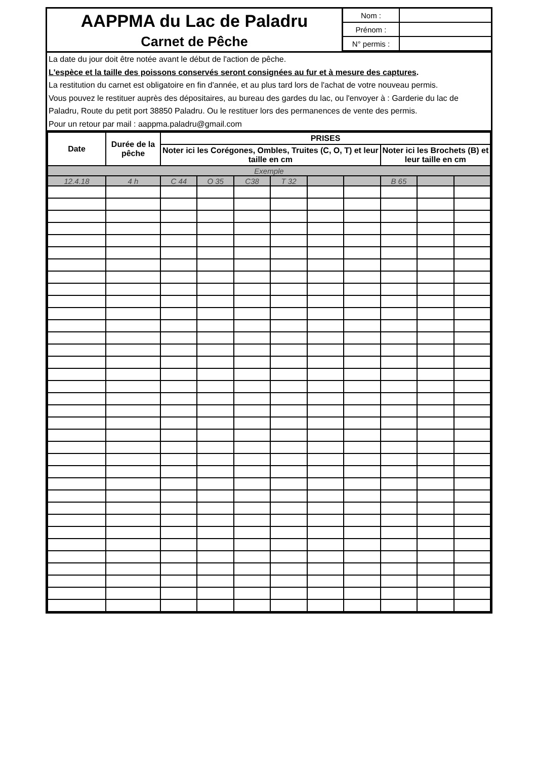AAPPMA du Lac de Paladru
Carnet de Pêche
| Nom : | |
| Prénom : | |
| N° permis : | |
La date du jour doit être notée avant le début de l'action de pêche.
L'espèce et la taille des poissons conservés seront consignées au fur et à mesure des captures.
La restitution du carnet est obligatoire en fin d'année, et au plus tard lors de l'achat de votre nouveau permis.
Vous pouvez le restituer auprès des dépositaires, au bureau des gardes du lac, ou l'envoyer à : Garderie du lac de Paladru, Route du petit port 38850 Paladru. Ou le restituer lors des permanences de vente des permis.
Pour un retour par mail : aappma.paladru@gmail.com
| Date | Durée de la pêche | PRISES | | | | | | | | |
| --- | --- | --- | --- | --- | --- | --- | --- | --- | --- | --- |
| | | Noter ici les Corégones, Ombles, Truites (C, O, T) et leur taille en cm | | | | | | Noter ici les Brochets (B) et leur taille en cm | | |
| Exemple | | | | | | | | | | |
| 12.4.18 | 4 h | C 44 | O 35 | C38 | T 32 | | | B 65 | | |